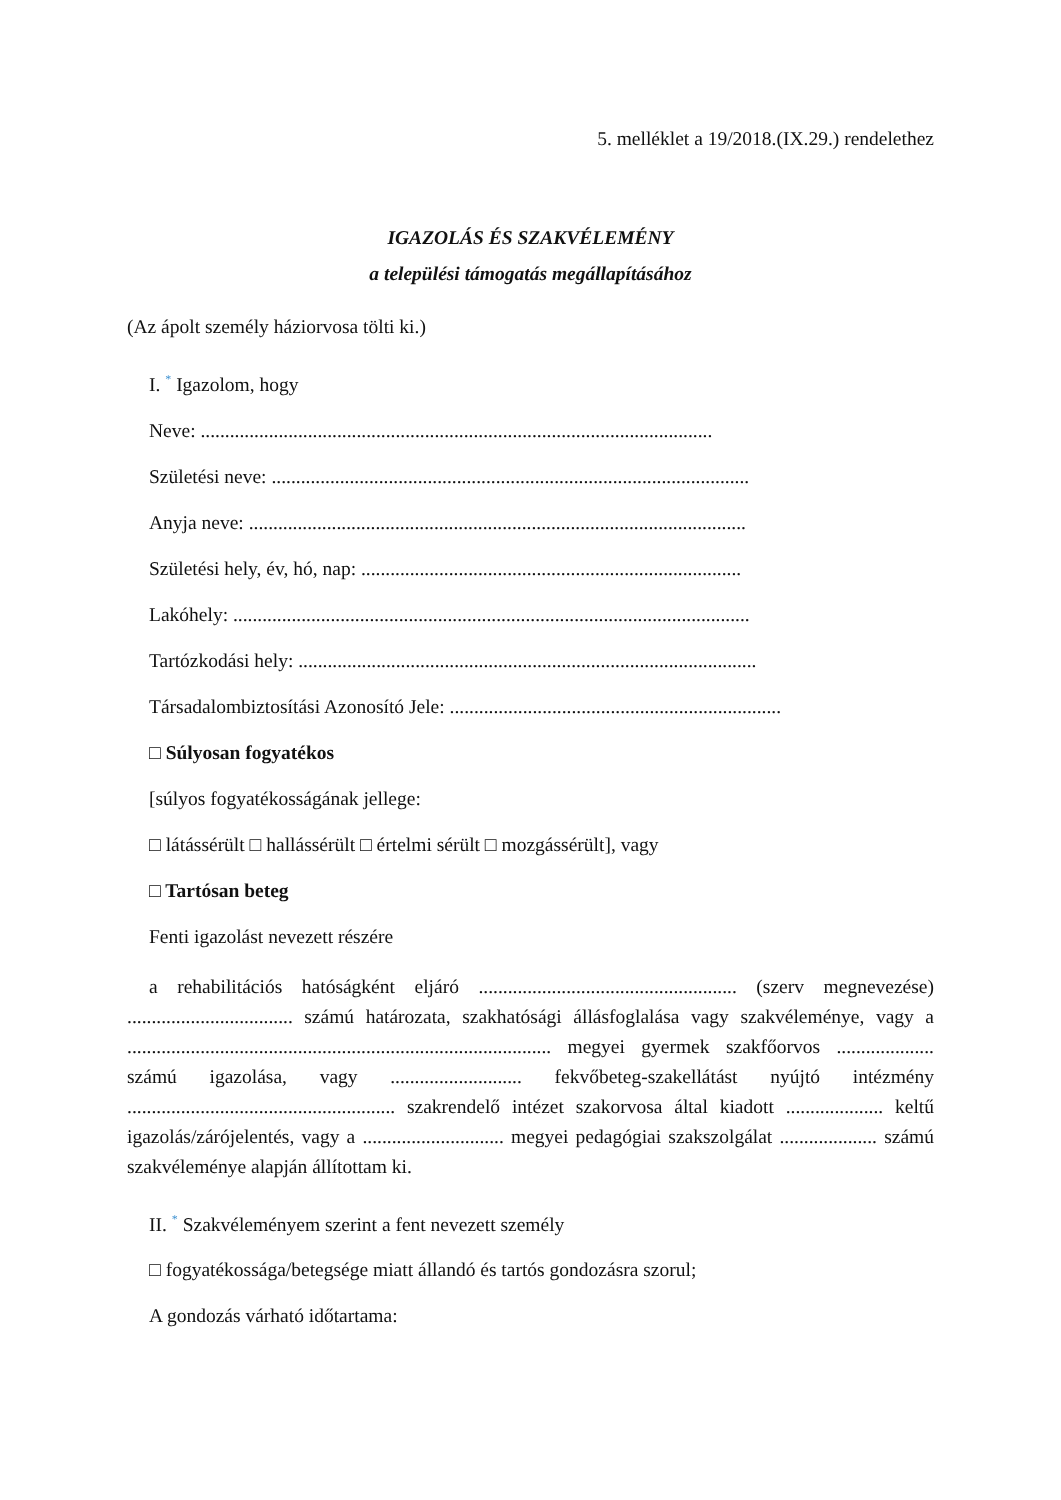5. melléklet a 19/2018.(IX.29.) rendelethez
IGAZOLÁS ÉS SZAKVÉLEMÉNY
a települési támogatás megállapításához
(Az ápolt személy háziorvosa tölti ki.)
I. <sup>*</sup> Igazolom, hogy
Neve: .........................................................................................................
Születési neve: ..................................................................................................
Anyja neve: ......................................................................................................
Születési hely, év, hó, nap: ..............................................................................
Lakóhely: ..........................................................................................................
Tartózkodási hely: ..............................................................................................
Társadalombiztosítási Azonosító Jele: ....................................................................
□ Súlyosan fogyatékos
[súlyos fogyatékosságának jellege:
□ látássérült □ hallássérült □ értelmi sérült □ mozgássérült], vagy
□ Tartósan beteg
Fenti igazolást nevezett részére
a rehabilitációs hatóságként eljáró ..................................................... (szerv megnevezése) .................................. számú határozata, szakhatósági állásfoglalása vagy szakvéleménye, vagy a ....................................................................................... megyei gyermek szakfőorvos .................... számú igazolása, vagy ........................... fekvőbeteg-szakellátást nyújtó intézmény ....................................................... szakrendelő intézet szakorvosa által kiadott .................... keltű igazolás/zárójelentés, vagy a ............................. megyei pedagógiai szakszolgálat .................... számú szakvéleménye alapján állítottam ki.
II. <sup>*</sup> Szakvéleményem szerint a fent nevezett személy
□ fogyatékossága/betegsége miatt állandó és tartós gondozásra szorul;
A gondozás várható időtartama: